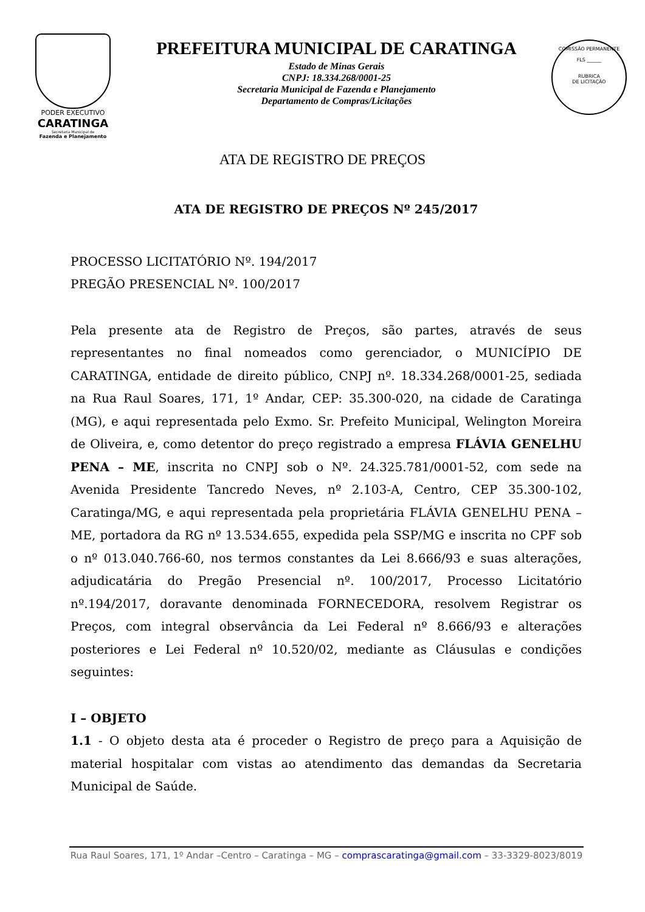PODER EXECUTIVO
CARATINGA
Secretaria Municipal de
Fazenda e Planejamento
PREFEITURA MUNICIPAL DE CARATINGA
Estado de Minas Gerais
CNPJ: 18.334.268/0001-25
Secretaria Municipal de Fazenda e Planejamento
Departamento de Compras/Licitações
COMISSÃO PERMANENTE
FLS ______
RUBRICA
DE LICITAÇÃO
ATA DE REGISTRO DE PREÇOS
ATA DE REGISTRO DE PREÇOS Nº 245/2017
PROCESSO LICITATÓRIO Nº. 194/2017
PREGÃO PRESENCIAL Nº. 100/2017
Pela presente ata de Registro de Preços, são partes, através de seus representantes no final nomeados como gerenciador, o MUNICÍPIO DE CARATINGA, entidade de direito público, CNPJ nº. 18.334.268/0001-25, sediada na Rua Raul Soares, 171, 1º Andar, CEP: 35.300-020, na cidade de Caratinga (MG), e aqui representada pelo Exmo. Sr. Prefeito Municipal, Welington Moreira de Oliveira, e, como detentor do preço registrado a empresa FLÁVIA GENELHU PENA – ME, inscrita no CNPJ sob o Nº. 24.325.781/0001-52, com sede na Avenida Presidente Tancredo Neves, nº 2.103-A, Centro, CEP 35.300-102, Caratinga/MG, e aqui representada pela proprietária FLÁVIA GENELHU PENA – ME, portadora da RG nº 13.534.655, expedida pela SSP/MG e inscrita no CPF sob o nº 013.040.766-60, nos termos constantes da Lei 8.666/93 e suas alterações, adjudicatária do Pregão Presencial nº. 100/2017, Processo Licitatório nº.194/2017, doravante denominada FORNECEDORA, resolvem Registrar os Preços, com integral observância da Lei Federal nº 8.666/93 e alterações posteriores e Lei Federal nº 10.520/02, mediante as Cláusulas e condições seguintes:
I – OBJETO
1.1 - O objeto desta ata é proceder o Registro de preço para a Aquisição de material hospitalar com vistas ao atendimento das demandas da Secretaria Municipal de Saúde.
Rua Raul Soares, 171, 1º Andar –Centro – Caratinga – MG – comprascaratinga@gmail.com – 33-3329-8023/8019